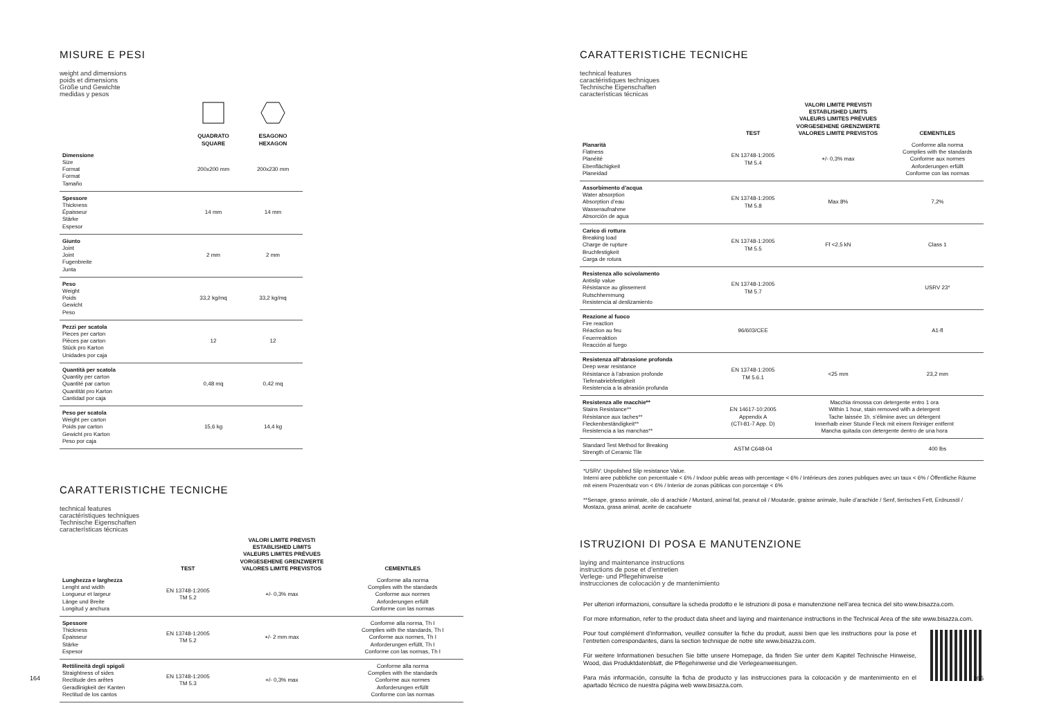MISURE E PESI
weight and dimensions
poids et dimensions
Größe und Gewichte
medidas y pesos
| | QUADRATO SQUARE | ESAGONO HEXAGON |
| --- | --- | --- |
| Dimensione Size Format Format Tamaño | 200x200 mm | 200x230 mm |
| Spessore Thickness Épaisseur Stärke Espesor | 14 mm | 14 mm |
| Giunto Joint Joint Fugenbreite Junta | 2 mm | 2 mm |
| Peso Weight Poids Gewicht Peso | 33,2 kg/mq | 33,2 kg/mq |
| Pezzi per scatola Pieces per carton Pièces par carton Stück pro Karton Unidades por caja | 12 | 12 |
| Quantità per scatola Quantity per carton Quantité par carton Quantität pro Karton Cantidad por caja | 0,48 mq | 0,42 mq |
| Peso per scatola Weight per carton Poids par carton Gewicht pro Karton Peso por caja | 15,6 kg | 14,4 kg |
CARATTERISTICHE TECNICHE
technical features
caractéristiques techniques
Technische Eigenschaften
características técnicas
| | TEST | VALORI LIMITE PREVISTI ESTABLISHED LIMITS VALEURS LIMITES PRÉVUES VORGESEHENE GRENZWERTE VALORES LIMITE PREVISTOS | CEMENTILES |
| --- | --- | --- | --- |
| Lunghezza e larghezza Lenght and width Longueur et largeur Länge und Breite Longitud y anchura | EN 13748-1:2005 TM 5.2 | +/- 0,3% max | Conforme alla norma Complies with the standards Conforme aux normes Anforderungen erfüllt Conforme con las normas |
| Spessore Thickness Épaisseur Stärke Espesor | EN 13748-1:2005 TM 5.2 | +/- 2 mm max | Conforme alla norma, Th I Complies with the standards, Th I Conforme aux normes, Th I Anforderungen erfüllt, Th I Conforme con las normas, Th I |
| Rettilineità degli spigoli Straightness of sides Rectitude des arêtes Geradlinigkeit der Kanten Rectitud de los cantos | EN 13748-1:2005 TM 5.3 | +/- 0,3% max | Conforme alla norma Complies with the standards Conforme aux normes Anforderungen erfüllt Conforme con las normas |
164
CARATTERISTICHE TECNICHE
technical features
caractéristiques techniques
Technische Eigenschaften
características técnicas
| | TEST | VALORI LIMITE PREVISTI ESTABLISHED LIMITS VALEURS LIMITES PRÉVUES VORGESEHENE GRENZWERTE VALORES LIMITE PREVISTOS | CEMENTILES |
| --- | --- | --- | --- |
| Planarità Flatness Planéité Ebenflächigkeit Planeidad | EN 13748-1:2005 TM 5.4 | +/- 0,3% max | Conforme alla norma Complies with the standards Conforme aux normes Anforderungen erfüllt Conforme con las normas |
| Assorbimento d’acqua Water absorption Absorption d’eau Wasseraufnahme Absorción de agua | EN 13748-1:2005 TM 5.8 | Max 8% | 7,2% |
| Carico di rottura Breaking load Charge de rupture Bruchfestigkeit Carga de rotura | EN 13748-1:2005 TM 5.5 | Ff <2,5 kN | Class 1 |
| Resistenza allo scivolamento Antislip value Résistance au glissement Rutschhemmung Resistencia al deslizamiento | EN 13748-1:2005 TM 5.7 | | USRV 23* |
| Reazione al fuoco Fire reaction Réaction au feu Feuerreaktion Reacción al fuego | 96/603/CEE | | A1-fl |
| Resistenza all’abrasione profonda Deep wear resistance Résistance à l’abrasion profonde Tiefenabriebfestigkeit Resistencia a la abrasión profunda | EN 13748-1:2005 TM 5.6.1 | <25 mm | 23,2 mm |
| Resistenza alle macchie** Stains Resistance** Résistance aux taches** Fleckenbeständigkeit** Resistencia a las manchas** | EN 14617-10:2005 Appendix A (CTI-81-7 App. D) | Macchia rimossa con detergente entro 1 ora Within 1 hour, stain removed with a detergent Tache laissée 1h. s’élimine avec un détergent Innerhalb einer Stunde Fleck mit einem Reiniger entfernt Mancha quitada con detergente dentro de una hora | |
| Standard Test Method for Breaking Strength of Ceramic Tile | ASTM C648-04 | | 400 lbs |
*USRV: Unpolished Slip resistance Value.
Interni aree pubbliche con percentuale < 6% / Indoor public areas with percentage < 6% / Intérieurs des zones publiques avec un taux < 6% / Öffentliche Räume mit einem Prozentsatz von < 6% / Interior de zonas públicas con porcentaje < 6%
**Senape, grasso animale, olio di arachide / Mustard, animal fat, peanut oil / Moutarde, graisse animale, huile d’arachide / Senf, tierisches Fett, Erdnussöl / Mostaza, grasa animal, aceite de cacahuete
ISTRUZIONI DI POSA E MANUTENZIONE
laying and maintenance instructions
instructions de pose et d’entretien
Verlege- und Pflegehinweise
instrucciones de colocación y de mantenimiento
Per ulteriori informazioni, consultare la scheda prodotto e le istruzioni di posa e manutenzione nell’area tecnica del sito www.bisazza.com.
For more information, refer to the product data sheet and laying and maintenance instructions in the Technical Area of the site www.bisazza.com.
Pour tout complément d’information, veuillez consulter la fiche du produit, aussi bien que les instructions pour la pose et l’entretien correspondantes, dans la section technique de notre site www.bisazza.com.
Für weitere Informationen besuchen Sie bitte unsere Homepage, da finden Sie unter dem Kapitel Technische Hinweise, Wood, das Produktdatenblatt, die Pflegehinweise und die Verlegeanweisungen.
Para más información, consulte la ficha de producto y las instrucciones para la colocación y de mantenimiento en el apartado técnico de nuestra página web www.bisazza.com.
165